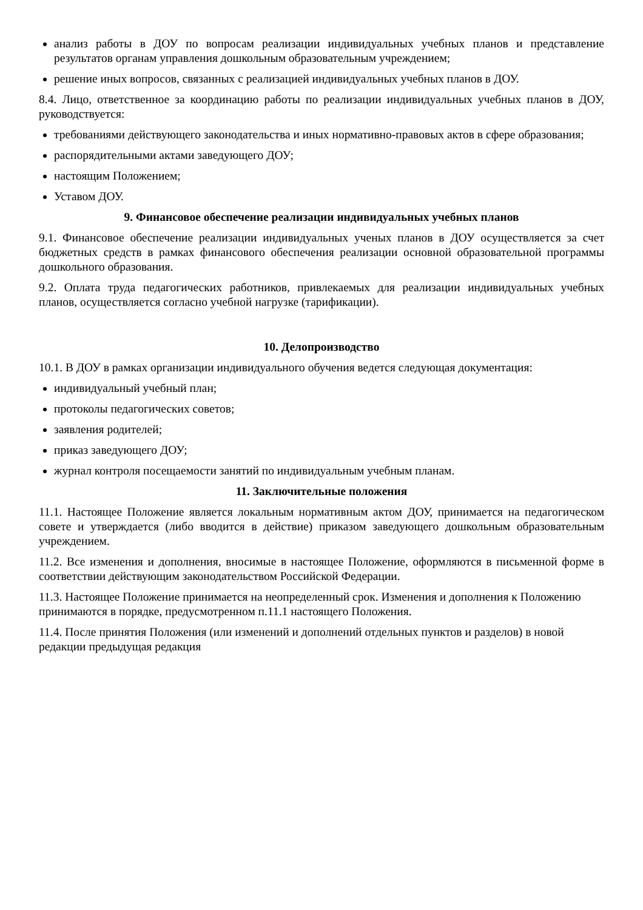анализ работы в ДОУ по вопросам реализации индивидуальных учебных планов и представление результатов органам управления дошкольным образовательным учреждением;
решение иных вопросов, связанных с реализацией индивидуальных учебных планов в ДОУ.
8.4. Лицо, ответственное за координацию работы по реализации индивидуальных учебных планов в ДОУ, руководствуется:
требованиями действующего законодательства и иных нормативно-правовых актов в сфере образования;
распорядительными актами заведующего ДОУ;
настоящим Положением;
Уставом ДОУ.
9. Финансовое обеспечение реализации индивидуальных учебных планов
9.1. Финансовое обеспечение реализации индивидуальных ученых планов в ДОУ осуществляется за счет бюджетных средств в рамках финансового обеспечения реализации основной образовательной программы дошкольного образования.
9.2. Оплата труда педагогических работников, привлекаемых для реализации индивидуальных учебных планов, осуществляется согласно учебной нагрузке (тарификации).
10. Делопроизводство
10.1. В ДОУ в рамках организации индивидуального обучения ведется следующая документация:
индивидуальный учебный план;
протоколы педагогических советов;
заявления родителей;
приказ заведующего ДОУ;
журнал контроля посещаемости занятий по индивидуальным учебным планам.
11. Заключительные положения
11.1. Настоящее Положение является локальным нормативным актом ДОУ, принимается на педагогическом совете и утверждается (либо вводится в действие) приказом заведующего дошкольным образовательным учреждением.
11.2. Все изменения и дополнения, вносимые в настоящее Положение, оформляются в письменной форме в соответствии действующим законодательством Российской Федерации.
11.3. Настоящее Положение принимается на неопределенный срок. Изменения и дополнения к Положению принимаются в порядке, предусмотренном п.11.1 настоящего Положения.
11.4. После принятия Положения (или изменений и дополнений отдельных пунктов и разделов) в новой редакции предыдущая редакция